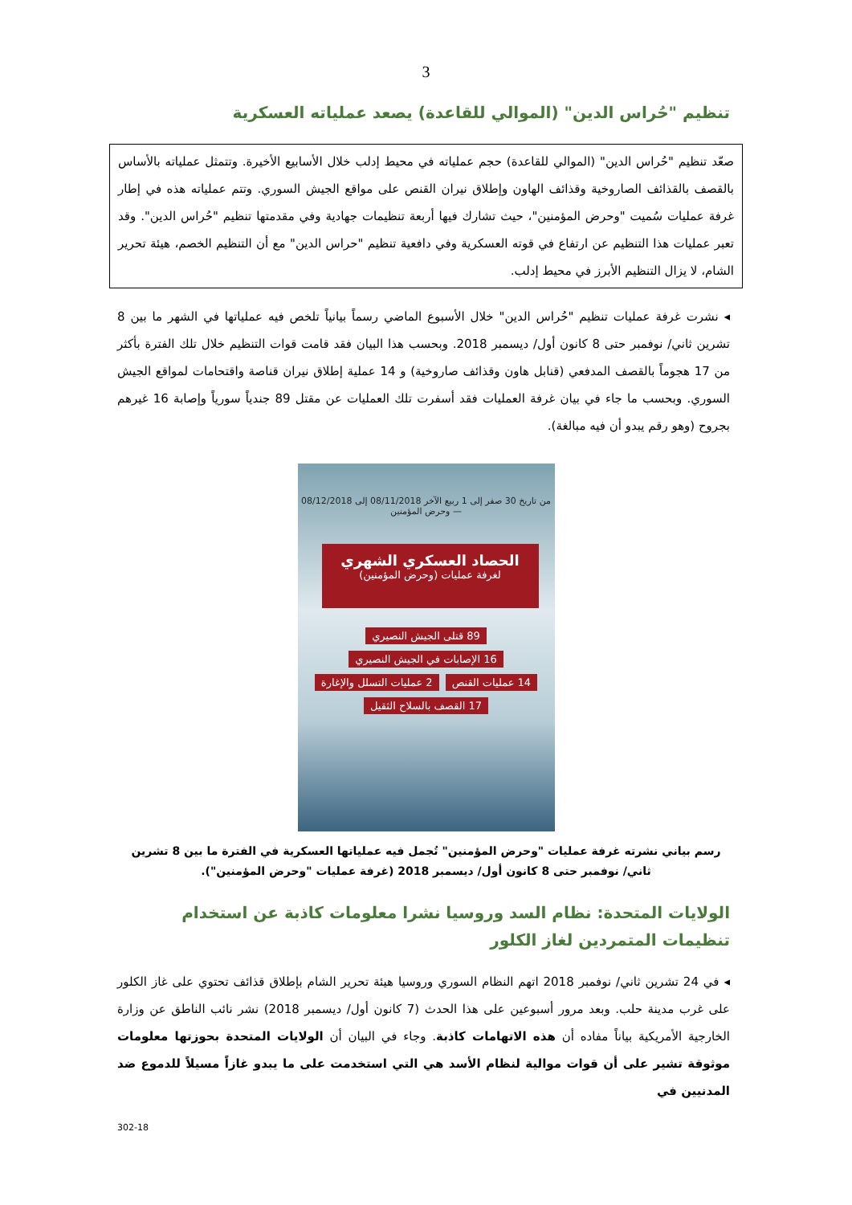3
تنظيم "حُراس الدين" (الموالي للقاعدة) يصعد عملياته العسكرية
صعّد تنظيم "حُراس الدين" (الموالي للقاعدة) حجم عملياته في محيط إدلب خلال الأسابيع الأخيرة. وتتمثل عملياته بالأساس بالقصف بالقذائف الصاروخية وقذائف الهاون وإطلاق نيران القنص على مواقع الجيش السوري. وتتم عملياته هذه في إطار غرفة عمليات سُميت "وحرض المؤمنين"، حيث تشارك فيها أربعة تنظيمات جهادية وفي مقدمتها تنظيم "حُراس الدين". وقد تعبر عمليات هذا التنظيم عن ارتفاع في قوته العسكرية وفي دافعية تنظيم "حراس الدين" مع أن التنظيم الخصم، هيئة تحرير الشام، لا يزال التنظيم الأبرز في محيط إدلب.
◂ نشرت غرفة عمليات تنظيم "حُراس الدين" خلال الأسبوع الماضي رسماً بيانياً تلخص فيه عملياتها في الشهر ما بين 8 تشرين ثاني/ نوفمبر حتى 8 كانون أول/ ديسمبر 2018. وبحسب هذا البيان فقد قامت قوات التنظيم خلال تلك الفترة بأكثر من 17 هجوماً بالقصف المدفعي (قنابل هاون وقذائف صاروخية) و 14 عملية إطلاق نيران قناصة واقتحامات لمواقع الجيش السوري. وبحسب ما جاء في بيان غرفة العمليات فقد أسفرت تلك العمليات عن مقتل 89 جندياً سورياً وإصابة 16 غيرهم بجروح (وهو رقم يبدو أن فيه مبالغة).
من تاريخ 30 صفر إلى 1 ربيع الآخر 08/11/2018 إلى 08/12/2018 — وحرض المؤمنين
الحصاد العسكري الشهري
لغرفة عمليات (وحرض المؤمنين)
89 قتلى الجيش النصيري 16 الإصابات في الجيش النصيري
14 عمليات القنص 2 عمليات التسلل والإغارة
17 القصف بالسلاح الثقيل
رسم بياني نشرته غرفة عمليات "وحرض المؤمنين" تُجمل فيه عملياتها العسكرية في الفترة ما بين 8 تشرين ثاني/ نوفمبر حتى 8 كانون أول/ ديسمبر 2018 (غرفة عمليات "وحرض المؤمنين").
الولايات المتحدة: نظام السد وروسيا نشرا معلومات كاذبة عن استخدام تنظيمات المتمردين لغاز الكلور
◂ في 24 تشرين ثاني/ نوفمبر 2018 اتهم النظام السوري وروسيا هيئة تحرير الشام بإطلاق قذائف تحتوي على غاز الكلور على غرب مدينة حلب. وبعد مرور أسبوعين على هذا الحدث (7 كانون أول/ ديسمبر 2018) نشر نائب الناطق عن وزارة الخارجية الأمريكية بياناً مفاده أن هذه الاتهامات كاذبة. وجاء في البيان أن الولايات المتحدة بحوزتها معلومات موثوقة تشير على أن قوات موالية لنظام الأسد هي التي استخدمت على ما يبدو غازاً مسيلاً للدموع ضد المدنيين في
302-18